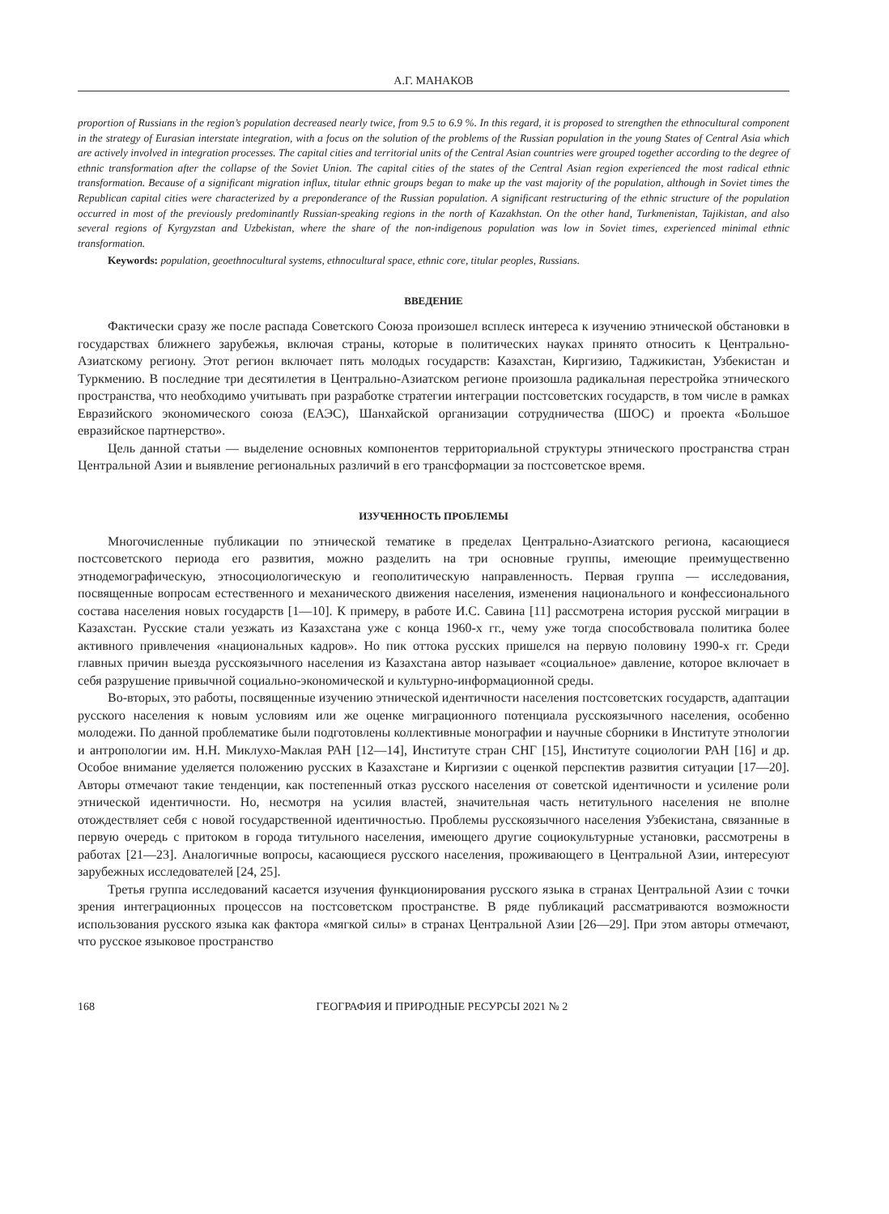А.Г. МАНАКОВ
proportion of Russians in the region’s population decreased nearly twice, from 9.5 to 6.9 %. In this regard, it is proposed to strengthen the ethnocultural component in the strategy of Eurasian interstate integration, with a focus on the solution of the problems of the Russian population in the young States of Central Asia which are actively involved in integration processes. The capital cities and territorial units of the Central Asian countries were grouped together according to the degree of ethnic transformation after the collapse of the Soviet Union. The capital cities of the states of the Central Asian region experienced the most radical ethnic transformation. Because of a significant migration influx, titular ethnic groups began to make up the vast majority of the population, although in Soviet times the Republican capital cities were characterized by a preponderance of the Russian population. A significant restructuring of the ethnic structure of the population occurred in most of the previously predominantly Russian-speaking regions in the north of Kazakhstan. On the other hand, Turkmenistan, Tajikistan, and also several regions of Kyrgyzstan and Uzbekistan, where the share of the non-indigenous population was low in Soviet times, experienced minimal ethnic transformation.
Keywords: population, geoethnocultural systems, ethnocultural space, ethnic core, titular peoples, Russians.
ВВЕДЕНИЕ
Фактически сразу же после распада Советского Союза произошел всплеск интереса к изучению этнической обстановки в государствах ближнего зарубежья, включая страны, которые в политических науках принято относить к Центрально-Азиатскому региону. Этот регион включает пять молодых государств: Казахстан, Киргизию, Таджикистан, Узбекистан и Туркмению. В последние три десятилетия в Центрально-Азиатском регионе произошла радикальная перестройка этнического пространства, что необходимо учитывать при разработке стратегии интеграции постсоветских государств, в том числе в рамках Евразийского экономического союза (ЕАЭС), Шанхайской организации сотрудничества (ШОС) и проекта «Большое евразийское партнерство».
Цель данной статьи — выделение основных компонентов территориальной структуры этнического пространства стран Центральной Азии и выявление региональных различий в его трансформации за постсоветское время.
ИЗУЧЕННОСТЬ ПРОБЛЕМЫ
Многочисленные публикации по этнической тематике в пределах Центрально-Азиатского региона, касающиеся постсоветского периода его развития, можно разделить на три основные группы, имеющие преимущественно этнодемографическую, этносоциологическую и геополитическую направленность. Первая группа — исследования, посвященные вопросам естественного и механического движения населения, изменения национального и конфессионального состава населения новых государств [1—10]. К примеру, в работе И.С. Савина [11] рассмотрена история русской миграции в Казахстан. Русские стали уезжать из Казахстана уже с конца 1960-х гг., чему уже тогда способствовала политика более активного привлечения «национальных кадров». Но пик оттока русских пришелся на первую половину 1990-х гг. Среди главных причин выезда русскоязычного населения из Казахстана автор называет «социальное» давление, которое включает в себя разрушение привычной социально-экономической и культурно-информационной среды.
Во-вторых, это работы, посвященные изучению этнической идентичности населения постсоветских государств, адаптации русского населения к новым условиям или же оценке миграционного потенциала русскоязычного населения, особенно молодежи. По данной проблематике были подготовлены коллективные монографии и научные сборники в Институте этнологии и антропологии им. Н.Н. Миклухо-Маклая РАН [12—14], Институте стран СНГ [15], Институте социологии РАН [16] и др. Особое внимание уделяется положению русских в Казахстане и Киргизии с оценкой перспектив развития ситуации [17—20]. Авторы отмечают такие тенденции, как постепенный отказ русского населения от советской идентичности и усиление роли этнической идентичности. Но, несмотря на усилия властей, значительная часть нетитульного населения не вполне отождествляет себя с новой государственной идентичностью. Проблемы русскоязычного населения Узбекистана, связанные в первую очередь с притоком в города титульного населения, имеющего другие социокультурные установки, рассмотрены в работах [21—23]. Аналогичные вопросы, касающиеся русского населения, проживающего в Центральной Азии, интересуют зарубежных исследователей [24, 25].
Третья группа исследований касается изучения функционирования русского языка в странах Центральной Азии с точки зрения интеграционных процессов на постсоветском пространстве. В ряде публикаций рассматриваются возможности использования русского языка как фактора «мягкой силы» в странах Центральной Азии [26—29]. При этом авторы отмечают, что русское языковое пространство
168 ГЕОГРАФИЯ И ПРИРОДНЫЕ РЕСУРСЫ 2021 № 2